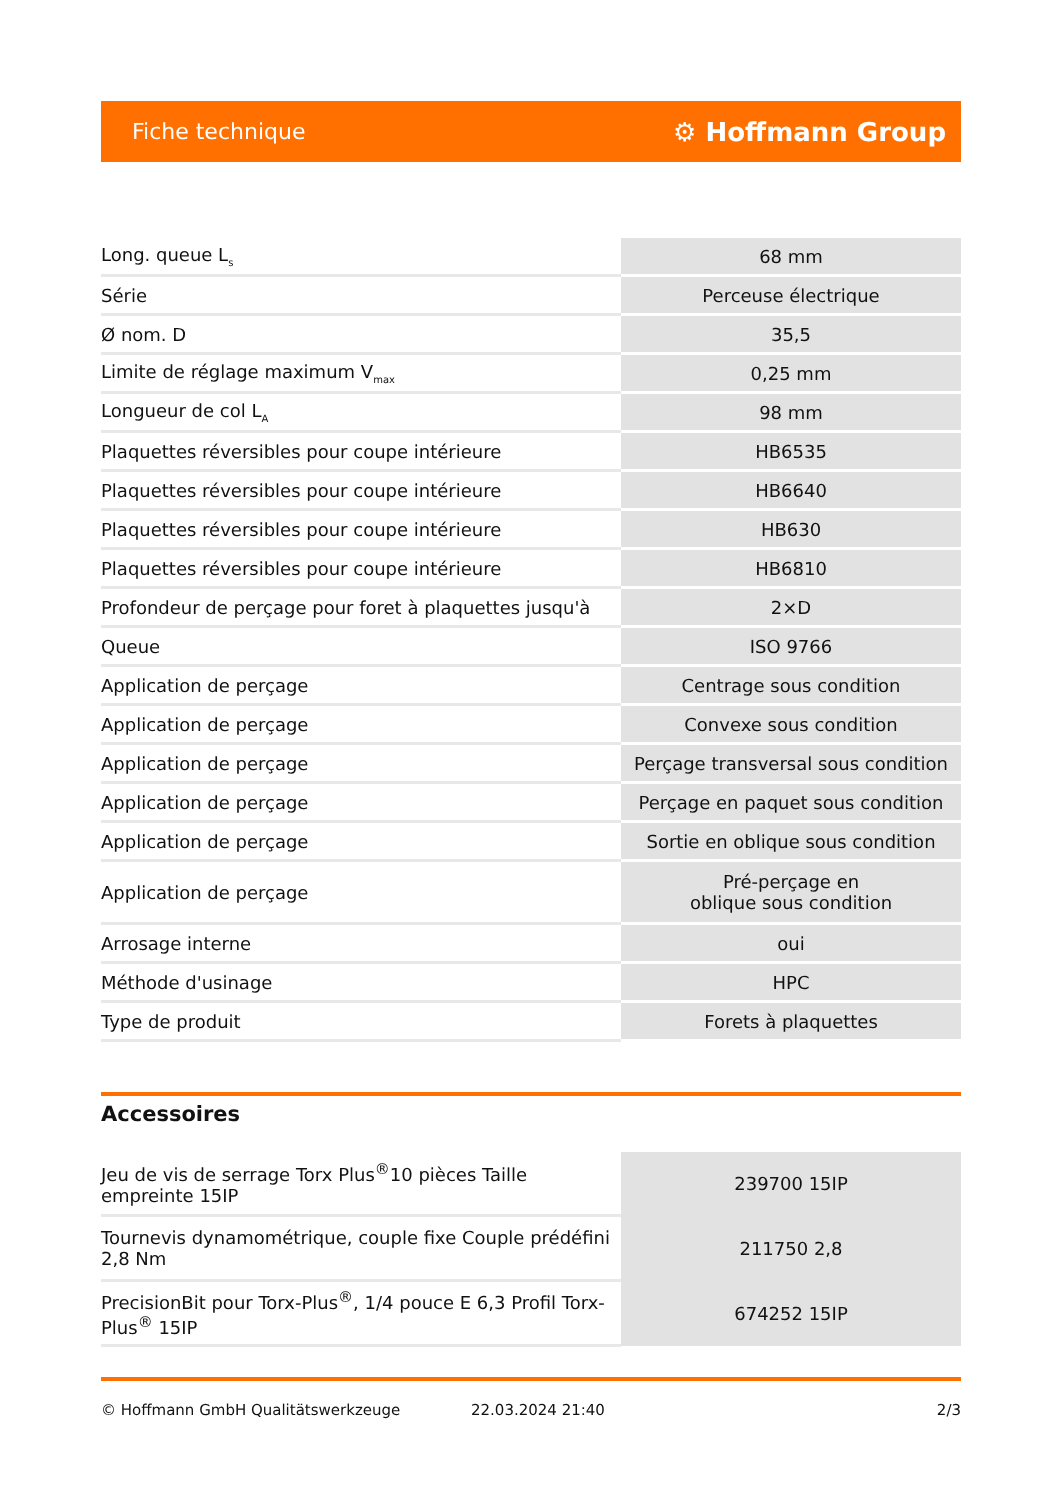Fiche technique ⚙ Hoffmann Group
| Long. queue L<sub>s</sub> | 68 mm |
| Série | Perceuse électrique |
| Ø nom. D | 35,5 |
| Limite de réglage maximum V<sub>max</sub> | 0,25 mm |
| Longueur de col L<sub>A</sub> | 98 mm |
| Plaquettes réversibles pour coupe intérieure | HB6535 |
| Plaquettes réversibles pour coupe intérieure | HB6640 |
| Plaquettes réversibles pour coupe intérieure | HB630 |
| Plaquettes réversibles pour coupe intérieure | HB6810 |
| Profondeur de perçage pour foret à plaquettes jusqu'à | 2×D |
| Queue | ISO 9766 |
| Application de perçage | Centrage sous condition |
| Application de perçage | Convexe sous condition |
| Application de perçage | Perçage transversal sous condition |
| Application de perçage | Perçage en paquet sous condition |
| Application de perçage | Sortie en oblique sous condition |
| Application de perçage | Pré-perçage en oblique sous condition |
| Arrosage interne | oui |
| Méthode d'usinage | HPC |
| Type de produit | Forets à plaquettes |
Accessoires
| Jeu de vis de serrage Torx Plus<sup>®</sup>10 pièces Taille empreinte 15IP | 239700 15IP |
| Tournevis dynamométrique, couple fixe Couple prédéfini 2,8 Nm | 211750 2,8 |
| PrecisionBit pour Torx-Plus<sup>®</sup>, 1/4 pouce E 6,3 Profil Torx-Plus<sup>®</sup> 15IP | 674252 15IP |
© Hoffmann GmbH Qualitätswerkzeuge 22.03.2024 21:40 2/3